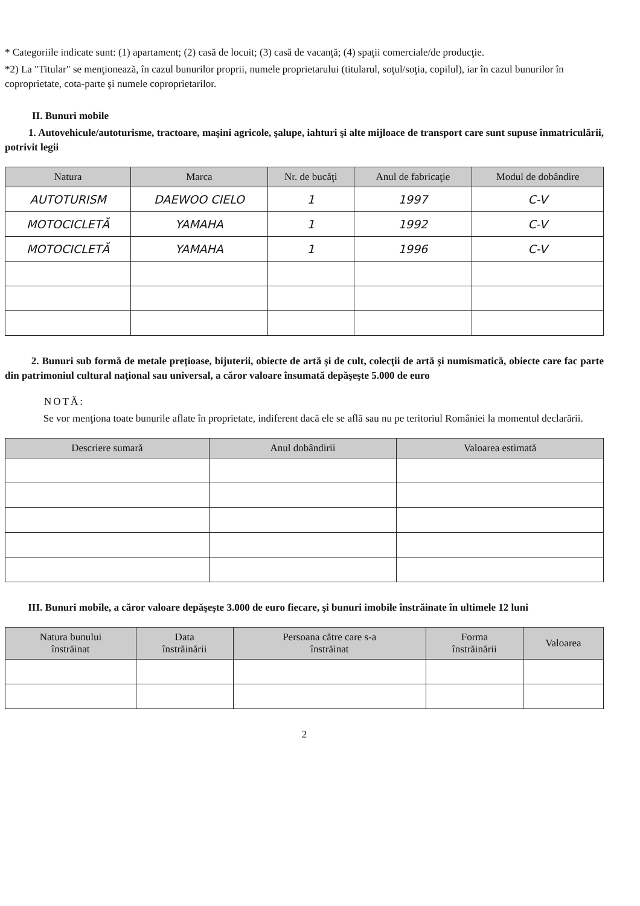* Categoriile indicate sunt: (1) apartament; (2) casă de locuit; (3) casă de vacanţă; (4) spaţii comerciale/de producţie.
*2) La "Titular" se menţionează, în cazul bunurilor proprii, numele proprietarului (titularul, soţul/soţia, copilul), iar în cazul bunurilor în coproprietate, cota-parte şi numele coproprietarilor.
II. Bunuri mobile
1. Autovehicule/autoturisme, tractoare, maşini agricole, şalupe, iahturi şi alte mijloace de transport care sunt supuse înmatriculării, potrivit legii
| Natura | Marca | Nr. de bucăţi | Anul de fabricaţie | Modul de dobândire |
| --- | --- | --- | --- | --- |
| AUTOTURISM | DAEWOO CIELO | 1 | 1997 | C-V |
| MOTOCICLETĂ | YAMAHA | 1 | 1992 | C-V |
| MOTOCICLETĂ | YAMAHA | 1 | 1996 | C-V |
2. Bunuri sub formă de metale preţioase, bijuterii, obiecte de artă şi de cult, colecţii de artă şi numismatică, obiecte care fac parte din patrimoniul cultural naţional sau universal, a căror valoare însumată depăşeşte 5.000 de euro
NOTĂ:
Se vor menţiona toate bunurile aflate în proprietate, indiferent dacă ele se află sau nu pe teritoriul României la momentul declarării.
| Descriere sumară | Anul dobândirii | Valoarea estimată |
| --- | --- | --- |
III. Bunuri mobile, a căror valoare depăşeşte 3.000 de euro fiecare, şi bunuri imobile înstrăinate în ultimele 12 luni
| Natura bunului înstrăinat | Data înstrăinării | Persoana către care s-a înstrăinat | Forma înstrăinării | Valoarea |
| --- | --- | --- | --- | --- |
2